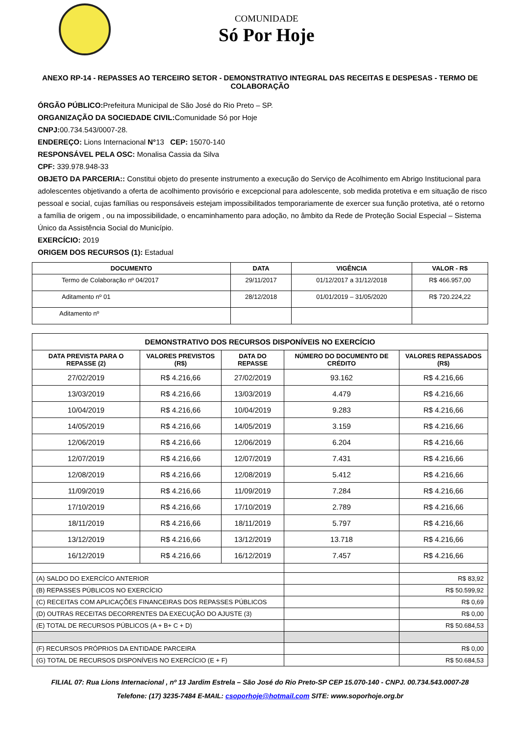COMUNIDADE
Só Por Hoje
ANEXO RP-14 - REPASSES AO TERCEIRO SETOR - DEMONSTRATIVO INTEGRAL DAS RECEITAS E DESPESAS - TERMO DE COLABORAÇÃO
ÓRGÃO PÚBLICO: Prefeitura Municipal de São José do Rio Preto – SP.
ORGANIZAÇÃO DA SOCIEDADE CIVIL: Comunidade Só por Hoje
CNPJ: 00.734.543/0007-28.
ENDEREÇO: Lions Internacional N°13 CEP: 15070-140
RESPONSÁVEL PELA OSC: Monalisa Cassia da Silva
CPF: 339.978.948-33
OBJETO DA PARCERIA:: Constitui objeto do presente instrumento a execução do Serviço de Acolhimento em Abrigo Institucional para adolescentes objetivando a oferta de acolhimento provisório e excepcional para adolescente, sob medida protetiva e em situação de risco pessoal e social, cujas famílias ou responsáveis estejam impossibilitados temporariamente de exercer sua função protetiva, até o retorno a família de origem , ou na impossibilidade, o encaminhamento para adoção, no âmbito da Rede de Proteção Social Especial – Sistema Único da Assistência Social do Município.
EXERCÍCIO: 2019
ORIGEM DOS RECURSOS (1): Estadual
| DOCUMENTO | DATA | VIGÊNCIA | VALOR - R$ |
| --- | --- | --- | --- |
| Termo de Colaboração nº 04/2017 | 29/11/2017 | 01/12/2017 a 31/12/2018 | R$ 466.957,00 |
| Aditamento nº 01 | 28/12/2018 | 01/01/2019 – 31/05/2020 | R$ 720.224,22 |
| Aditamento nº | | | |
| DEMONSTRATIVO DOS RECURSOS DISPONÍVEIS NO EXERCÍCIO | | | | |
| --- | --- | --- | --- | --- |
| DATA PREVISTA PARA O REPASSE (2) | VALORES PREVISTOS (R$) | DATA DO REPASSE | NÚMERO DO DOCUMENTO DE CRÉDITO | VALORES REPASSADOS (R$) |
| 27/02/2019 | R$ 4.216,66 | 27/02/2019 | 93.162 | R$ 4.216,66 |
| 13/03/2019 | R$ 4.216,66 | 13/03/2019 | 4.479 | R$ 4.216,66 |
| 10/04/2019 | R$ 4.216,66 | 10/04/2019 | 9.283 | R$ 4.216,66 |
| 14/05/2019 | R$ 4.216,66 | 14/05/2019 | 3.159 | R$ 4.216,66 |
| 12/06/2019 | R$ 4.216,66 | 12/06/2019 | 6.204 | R$ 4.216,66 |
| 12/07/2019 | R$ 4.216,66 | 12/07/2019 | 7.431 | R$ 4.216,66 |
| 12/08/2019 | R$ 4.216,66 | 12/08/2019 | 5.412 | R$ 4.216,66 |
| 11/09/2019 | R$ 4.216,66 | 11/09/2019 | 7.284 | R$ 4.216,66 |
| 17/10/2019 | R$ 4.216,66 | 17/10/2019 | 2.789 | R$ 4.216,66 |
| 18/11/2019 | R$ 4.216,66 | 18/11/2019 | 5.797 | R$ 4.216,66 |
| 13/12/2019 | R$ 4.216,66 | 13/12/2019 | 13.718 | R$ 4.216,66 |
| 16/12/2019 | R$ 4.216,66 | 16/12/2019 | 7.457 | R$ 4.216,66 |
| (A) SALDO DO EXERCÍCO ANTERIOR | | | | R$ 83,92 |
| (B) REPASSES PÚBLICOS NO EXERCÍCIO | | | | R$ 50.599,92 |
| (C) RECEITAS COM APLICAÇÕES FINANCEIRAS DOS REPASSES PÚBLICOS | | | | R$ 0,69 |
| (D) OUTRAS RECEITAS DECORRENTES DA EXECUÇÃO DO AJUSTE (3) | | | | R$ 0,00 |
| (E) TOTAL DE RECURSOS PÚBLICOS (A + B+ C + D) | | | | R$ 50.684,53 |
| (F) RECURSOS PRÓPRIOS DA ENTIDADE PARCEIRA | | | | R$ 0,00 |
| (G) TOTAL DE RECURSOS DISPONÍVEIS NO EXERCÍCIO (E + F) | | | | R$ 50.684,53 |
FILIAL 07: Rua Lions Internacional , nº 13 Jardim Estrela – São José do Rio Preto-SP CEP 15.070-140 - CNPJ. 00.734.543.0007-28
Telefone: (17) 3235-7484 E-MAIL: csoporhoje@hotmail.com SITE: www.soporhoje.org.br